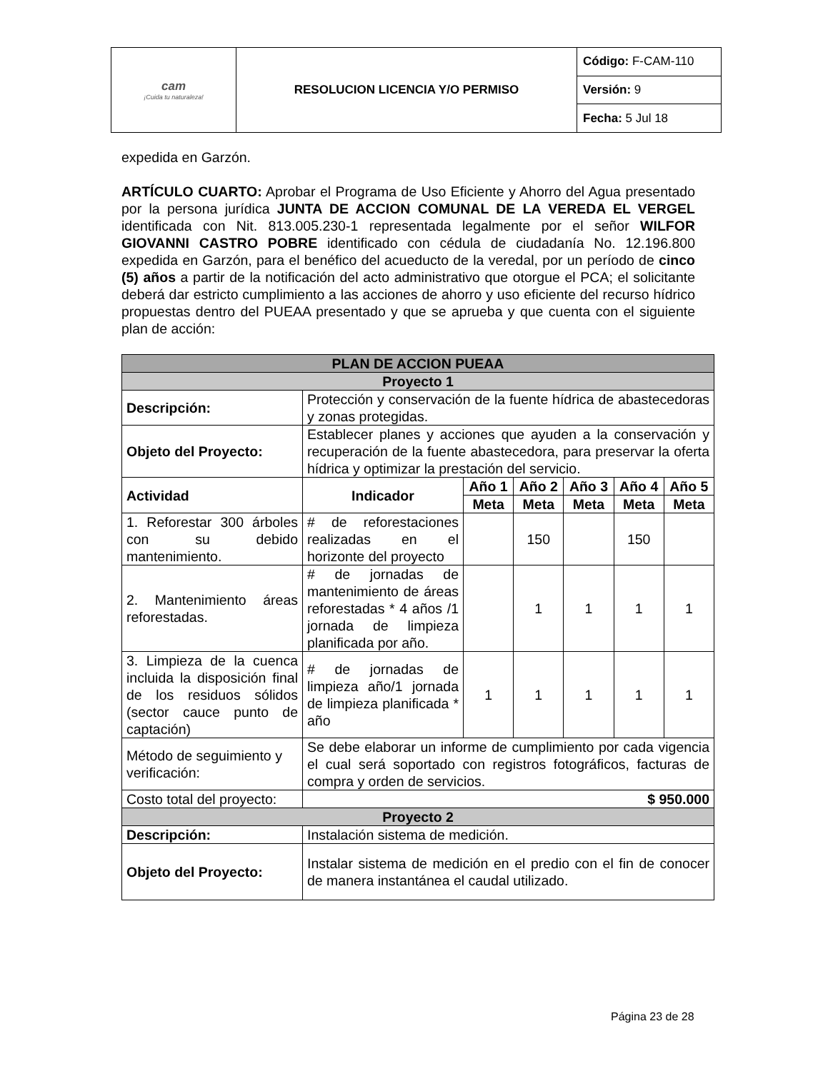| cam ¡Cuida tu naturaleza! | RESOLUCION LICENCIA Y/O PERMISO | Código: F-CAM-110 |
| | | Versión: 9 |
| | | Fecha: 5 Jul 18 |
expedida en Garzón.
ARTÍCULO CUARTO: Aprobar el Programa de Uso Eficiente y Ahorro del Agua presentado por la persona jurídica JUNTA DE ACCION COMUNAL DE LA VEREDA EL VERGEL identificada con Nit. 813.005.230-1 representada legalmente por el señor WILFOR GIOVANNI CASTRO POBRE identificado con cédula de ciudadanía No. 12.196.800 expedida en Garzón, para el benéfico del acueducto de la veredal, por un período de cinco (5) años a partir de la notificación del acto administrativo que otorgue el PCA; el solicitante deberá dar estricto cumplimiento a las acciones de ahorro y uso eficiente del recurso hídrico propuestas dentro del PUEAA presentado y que se aprueba y que cuenta con el siguiente plan de acción:
| PLAN DE ACCION PUEAA | | | | | | |
| --- | --- | --- | --- | --- | --- | --- |
| Proyecto 1 | | | | | | |
| Descripción: | Protección y conservación de la fuente hídrica de abastecedoras y zonas protegidas. | | | | | |
| Objeto del Proyecto: | Establecer planes y acciones que ayuden a la conservación y recuperación de la fuente abastecedora, para preservar la oferta hídrica y optimizar la prestación del servicio. | | | | | |
| Actividad | Indicador | Año 1 | Año 2 | Año 3 | Año 4 | Año 5 |
| | | Meta | Meta | Meta | Meta | Meta |
| 1. Reforestar 300 árboles con su debido mantenimiento. | # de reforestaciones realizadas en el horizonte del proyecto | | 150 | | 150 | |
| 2. Mantenimiento áreas reforestadas. | # de jornadas de mantenimiento de áreas reforestadas * 4 años /1 jornada de limpieza planificada por año. | | 1 | 1 | 1 | 1 |
| 3. Limpieza de la cuenca incluida la disposición final de los residuos sólidos (sector cauce punto de captación) | # de jornadas de limpieza año/1 jornada de limpieza planificada * año | 1 | 1 | 1 | 1 | 1 |
| Método de seguimiento y verificación: | Se debe elaborar un informe de cumplimiento por cada vigencia el cual será soportado con registros fotográficos, facturas de compra y orden de servicios. | | | | | |
| Costo total del proyecto: | $ 950.000 | | | | | |
| Proyecto 2 | | | | | | |
| Descripción: | Instalación sistema de medición. | | | | | |
| Objeto del Proyecto: | Instalar sistema de medición en el predio con el fin de conocer de manera instantánea el caudal utilizado. | | | | | |
Página 23 de 28